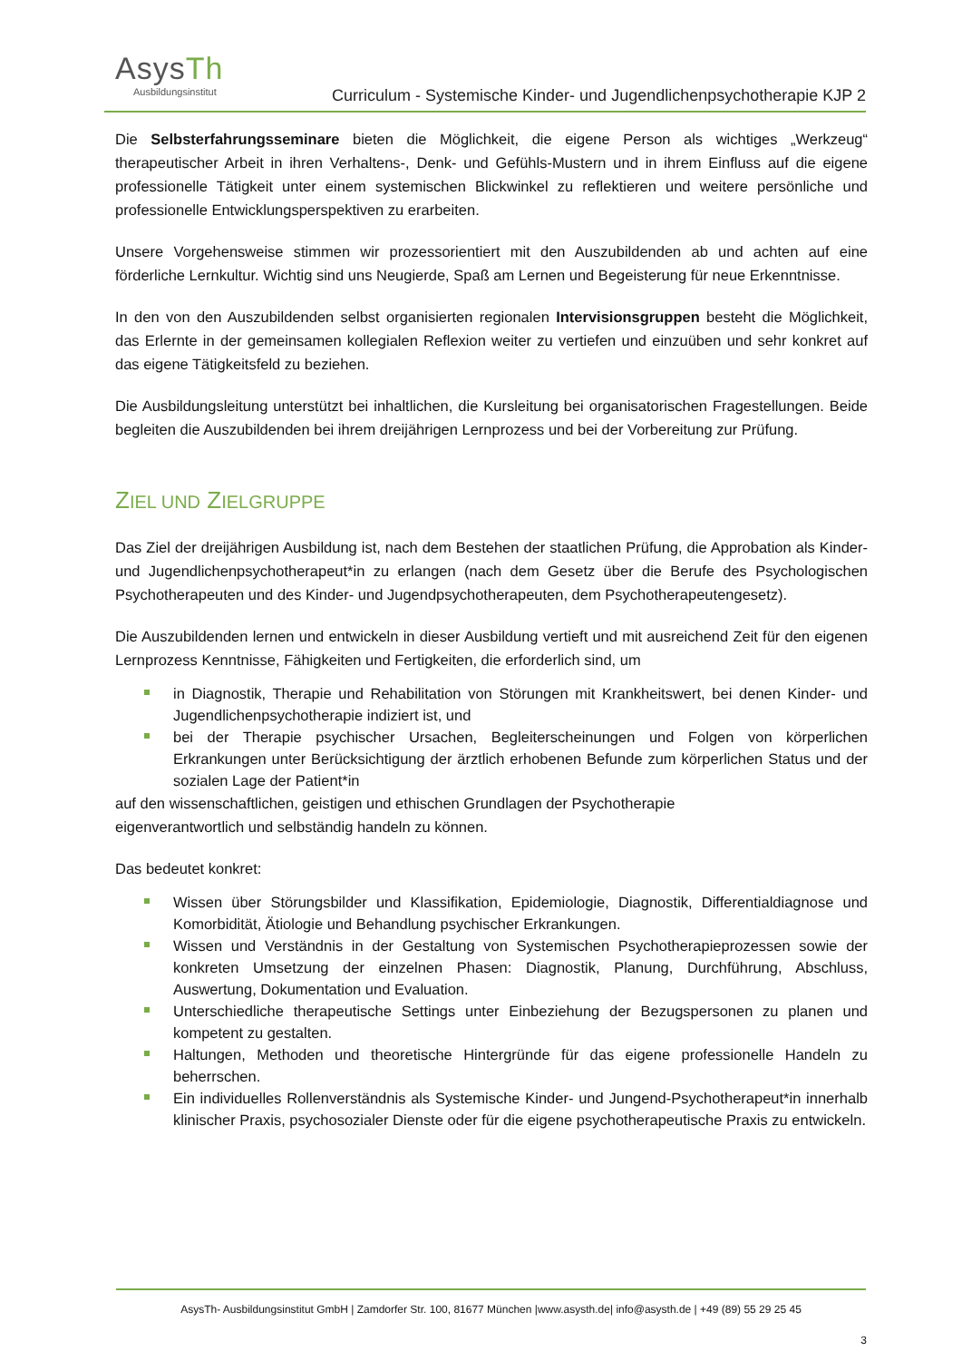AsysTh
Ausbildungsinstitut
Curriculum - Systemische Kinder- und Jugendlichenpsychotherapie KJP 2
Die Selbsterfahrungsseminare bieten die Möglichkeit, die eigene Person als wichtiges „Werkzeug“ therapeutischer Arbeit in ihren Verhaltens-, Denk- und Gefühls-Mustern und in ihrem Einfluss auf die eigene professionelle Tätigkeit unter einem systemischen Blickwinkel zu reflektieren und weitere persönliche und professionelle Entwicklungsperspektiven zu erarbeiten.
Unsere Vorgehensweise stimmen wir prozessorientiert mit den Auszubildenden ab und achten auf eine förderliche Lernkultur. Wichtig sind uns Neugierde, Spaß am Lernen und Begeisterung für neue Erkenntnisse.
In den von den Auszubildenden selbst organisierten regionalen Intervisionsgruppen besteht die Möglichkeit, das Erlernte in der gemeinsamen kollegialen Reflexion weiter zu vertiefen und einzuüben und sehr konkret auf das eigene Tätigkeitsfeld zu beziehen.
Die Ausbildungsleitung unterstützt bei inhaltlichen, die Kursleitung bei organisatorischen Fragestellungen. Beide begleiten die Auszubildenden bei ihrem dreijährigen Lernprozess und bei der Vorbereitung zur Prüfung.
ZIEL UND ZIELGRUPPE
Das Ziel der dreijährigen Ausbildung ist, nach dem Bestehen der staatlichen Prüfung, die Approbation als Kinder- und Jugendlichenpsychotherapeut*in zu erlangen (nach dem Gesetz über die Berufe des Psychologischen Psychotherapeuten und des Kinder- und Jugendpsychotherapeuten, dem Psychotherapeutengesetz).
Die Auszubildenden lernen und entwickeln in dieser Ausbildung vertieft und mit ausreichend Zeit für den eigenen Lernprozess Kenntnisse, Fähigkeiten und Fertigkeiten, die erforderlich sind, um
in Diagnostik, Therapie und Rehabilitation von Störungen mit Krankheitswert, bei denen Kinder- und Jugendlichenpsychotherapie indiziert ist, und
bei der Therapie psychischer Ursachen, Begleiterscheinungen und Folgen von körperlichen Erkrankungen unter Berücksichtigung der ärztlich erhobenen Befunde zum körperlichen Status und der sozialen Lage der Patient*in
auf den wissenschaftlichen, geistigen und ethischen Grundlagen der Psychotherapie
eigenverantwortlich und selbständig handeln zu können.
Das bedeutet konkret:
Wissen über Störungsbilder und Klassifikation, Epidemiologie, Diagnostik, Differentialdiagnose und Komorbidität, Ätiologie und Behandlung psychischer Erkrankungen.
Wissen und Verständnis in der Gestaltung von Systemischen Psychotherapieprozessen sowie der konkreten Umsetzung der einzelnen Phasen: Diagnostik, Planung, Durchführung, Abschluss, Auswertung, Dokumentation und Evaluation.
Unterschiedliche therapeutische Settings unter Einbeziehung der Bezugspersonen zu planen und kompetent zu gestalten.
Haltungen, Methoden und theoretische Hintergründe für das eigene professionelle Handeln zu beherrschen.
Ein individuelles Rollenverständnis als Systemische Kinder- und Jungend-Psychotherapeut*in innerhalb klinischer Praxis, psychosozialer Dienste oder für die eigene psychotherapeutische Praxis zu entwickeln.
AsysTh- Ausbildungsinstitut GmbH | Zamdorfer Str. 100, 81677 München |www.asysth.de| info@asysth.de | +49 (89) 55 29 25 45
3